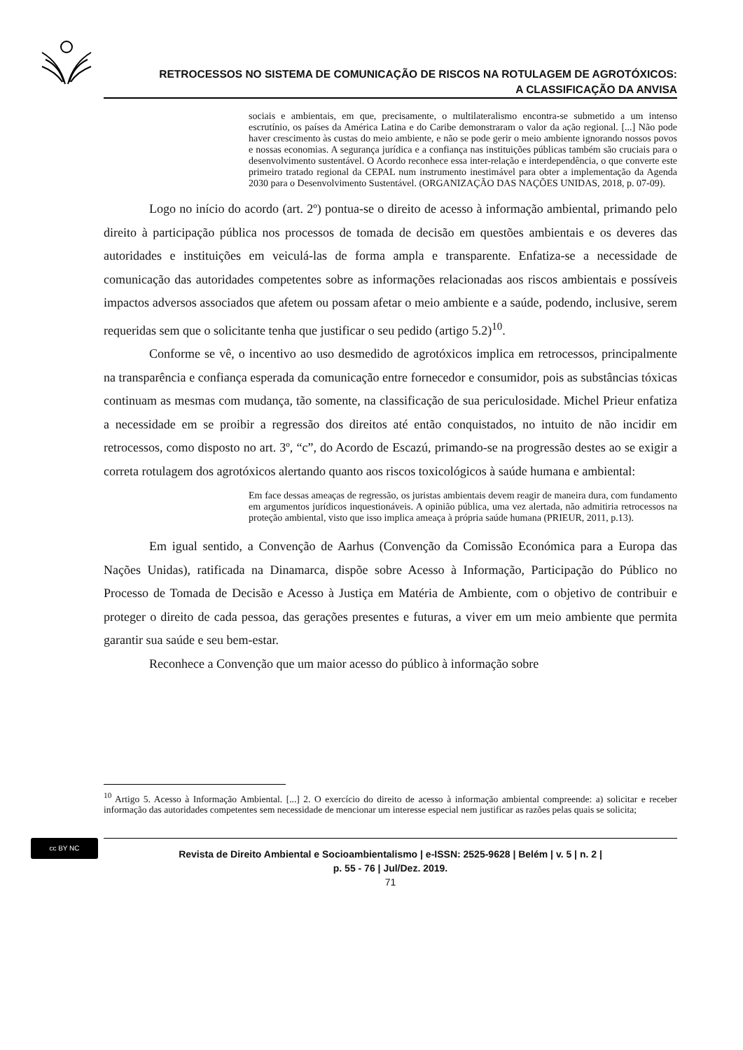RETROCESSOS NO SISTEMA DE COMUNICAÇÃO DE RISCOS NA ROTULAGEM DE AGROTÓXICOS:
A CLASSIFICAÇÃO DA ANVISA
sociais e ambientais, em que, precisamente, o multilateralismo encontra-se submetido a um intenso escrutínio, os países da América Latina e do Caribe demonstraram o valor da ação regional. [...] Não pode haver crescimento às custas do meio ambiente, e não se pode gerir o meio ambiente ignorando nossos povos e nossas economias. A segurança jurídica e a confiança nas instituições públicas também são cruciais para o desenvolvimento sustentável. O Acordo reconhece essa inter-relação e interdependência, o que converte este primeiro tratado regional da CEPAL num instrumento inestimável para obter a implementação da Agenda 2030 para o Desenvolvimento Sustentável. (ORGANIZAÇÃO DAS NAÇÕES UNIDAS, 2018, p. 07-09).
Logo no início do acordo (art. 2º) pontua-se o direito de acesso à informação ambiental, primando pelo direito à participação pública nos processos de tomada de decisão em questões ambientais e os deveres das autoridades e instituições em veiculá-las de forma ampla e transparente. Enfatiza-se a necessidade de comunicação das autoridades competentes sobre as informações relacionadas aos riscos ambientais e possíveis impactos adversos associados que afetem ou possam afetar o meio ambiente e a saúde, podendo, inclusive, serem requeridas sem que o solicitante tenha que justificar o seu pedido (artigo 5.2)<sup>10</sup>.
Conforme se vê, o incentivo ao uso desmedido de agrotóxicos implica em retrocessos, principalmente na transparência e confiança esperada da comunicação entre fornecedor e consumidor, pois as substâncias tóxicas continuam as mesmas com mudança, tão somente, na classificação de sua periculosidade. Michel Prieur enfatiza a necessidade em se proibir a regressão dos direitos até então conquistados, no intuito de não incidir em retrocessos, como disposto no art. 3º, “c”, do Acordo de Escazú, primando-se na progressão destes ao se exigir a correta rotulagem dos agrotóxicos alertando quanto aos riscos toxicológicos à saúde humana e ambiental:
Em face dessas ameaças de regressão, os juristas ambientais devem reagir de maneira dura, com fundamento em argumentos jurídicos inquestionáveis. A opinião pública, uma vez alertada, não admitiria retrocessos na proteção ambiental, visto que isso implica ameaça à própria saúde humana (PRIEUR, 2011, p.13).
Em igual sentido, a Convenção de Aarhus (Convenção da Comissão Económica para a Europa das Nações Unidas), ratificada na Dinamarca, dispõe sobre Acesso à Informação, Participação do Público no Processo de Tomada de Decisão e Acesso à Justiça em Matéria de Ambiente, com o objetivo de contribuir e proteger o direito de cada pessoa, das gerações presentes e futuras, a viver em um meio ambiente que permita garantir sua saúde e seu bem-estar.
Reconhece a Convenção que um maior acesso do público à informação sobre
<sup>10</sup> Artigo 5. Acesso à Informação Ambiental. [...] 2. O exercício do direito de acesso à informação ambiental compreende: a) solicitar e receber informação das autoridades competentes sem necessidade de mencionar um interesse especial nem justificar as razões pelas quais se solicita;
cc BY NC
Revista de Direito Ambiental e Socioambientalismo | e-ISSN: 2525-9628 | Belém | v. 5 | n. 2 |
p. 55 - 76 | Jul/Dez. 2019.
71